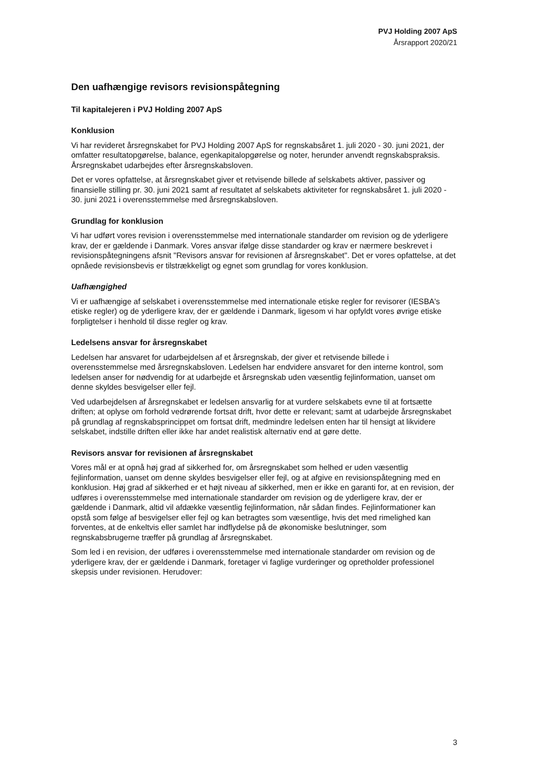PVJ Holding 2007 ApS
Årsrapport 2020/21
Den uafhængige revisors revisionspåtegning
Til kapitalejeren i PVJ Holding 2007 ApS
Konklusion
Vi har revideret årsregnskabet for PVJ Holding 2007 ApS for regnskabsåret 1. juli 2020 - 30. juni 2021, der omfatter resultatopgørelse, balance, egenkapitalopgørelse og noter, herunder anvendt regnskabspraksis. Årsregnskabet udarbejdes efter årsregnskabsloven.
Det er vores opfattelse, at årsregnskabet giver et retvisende billede af selskabets aktiver, passiver og finansielle stilling pr. 30. juni 2021 samt af resultatet af selskabets aktiviteter for regnskabsåret 1. juli 2020 - 30. juni 2021 i overensstemmelse med årsregnskabsloven.
Grundlag for konklusion
Vi har udført vores revision i overensstemmelse med internationale standarder om revision og de yderligere krav, der er gældende i Danmark. Vores ansvar ifølge disse standarder og krav er nærmere beskrevet i revisionspåtegningens afsnit "Revisors ansvar for revisionen af årsregnskabet". Det er vores opfattelse, at det opnåede revisionsbevis er tilstrækkeligt og egnet som grundlag for vores konklusion.
Uafhængighed
Vi er uafhængige af selskabet i overensstemmelse med internationale etiske regler for revisorer (IESBA's etiske regler) og de yderligere krav, der er gældende i Danmark, ligesom vi har opfyldt vores øvrige etiske forpligtelser i henhold til disse regler og krav.
Ledelsens ansvar for årsregnskabet
Ledelsen har ansvaret for udarbejdelsen af et årsregnskab, der giver et retvisende billede i overensstemmelse med årsregnskabsloven. Ledelsen har endvidere ansvaret for den interne kontrol, som ledelsen anser for nødvendig for at udarbejde et årsregnskab uden væsentlig fejlinformation, uanset om denne skyldes besvigelser eller fejl.
Ved udarbejdelsen af årsregnskabet er ledelsen ansvarlig for at vurdere selskabets evne til at fortsætte driften; at oplyse om forhold vedrørende fortsat drift, hvor dette er relevant; samt at udarbejde årsregnskabet på grundlag af regnskabsprincippet om fortsat drift, medmindre ledelsen enten har til hensigt at likvidere selskabet, indstille driften eller ikke har andet realistisk alternativ end at gøre dette.
Revisors ansvar for revisionen af årsregnskabet
Vores mål er at opnå høj grad af sikkerhed for, om årsregnskabet som helhed er uden væsentlig fejlinformation, uanset om denne skyldes besvigelser eller fejl, og at afgive en revisionspåtegning med en konklusion. Høj grad af sikkerhed er et højt niveau af sikkerhed, men er ikke en garanti for, at en revision, der udføres i overensstemmelse med internationale standarder om revision og de yderligere krav, der er gældende i Danmark, altid vil afdække væsentlig fejlinformation, når sådan findes. Fejlinformationer kan opstå som følge af besvigelser eller fejl og kan betragtes som væsentlige, hvis det med rimelighed kan forventes, at de enkeltvis eller samlet har indflydelse på de økonomiske beslutninger, som regnskabsbrugerne træffer på grundlag af årsregnskabet.
Som led i en revision, der udføres i overensstemmelse med internationale standarder om revision og de yderligere krav, der er gældende i Danmark, foretager vi faglige vurderinger og opretholder professionel skepsis under revisionen. Herudover:
3